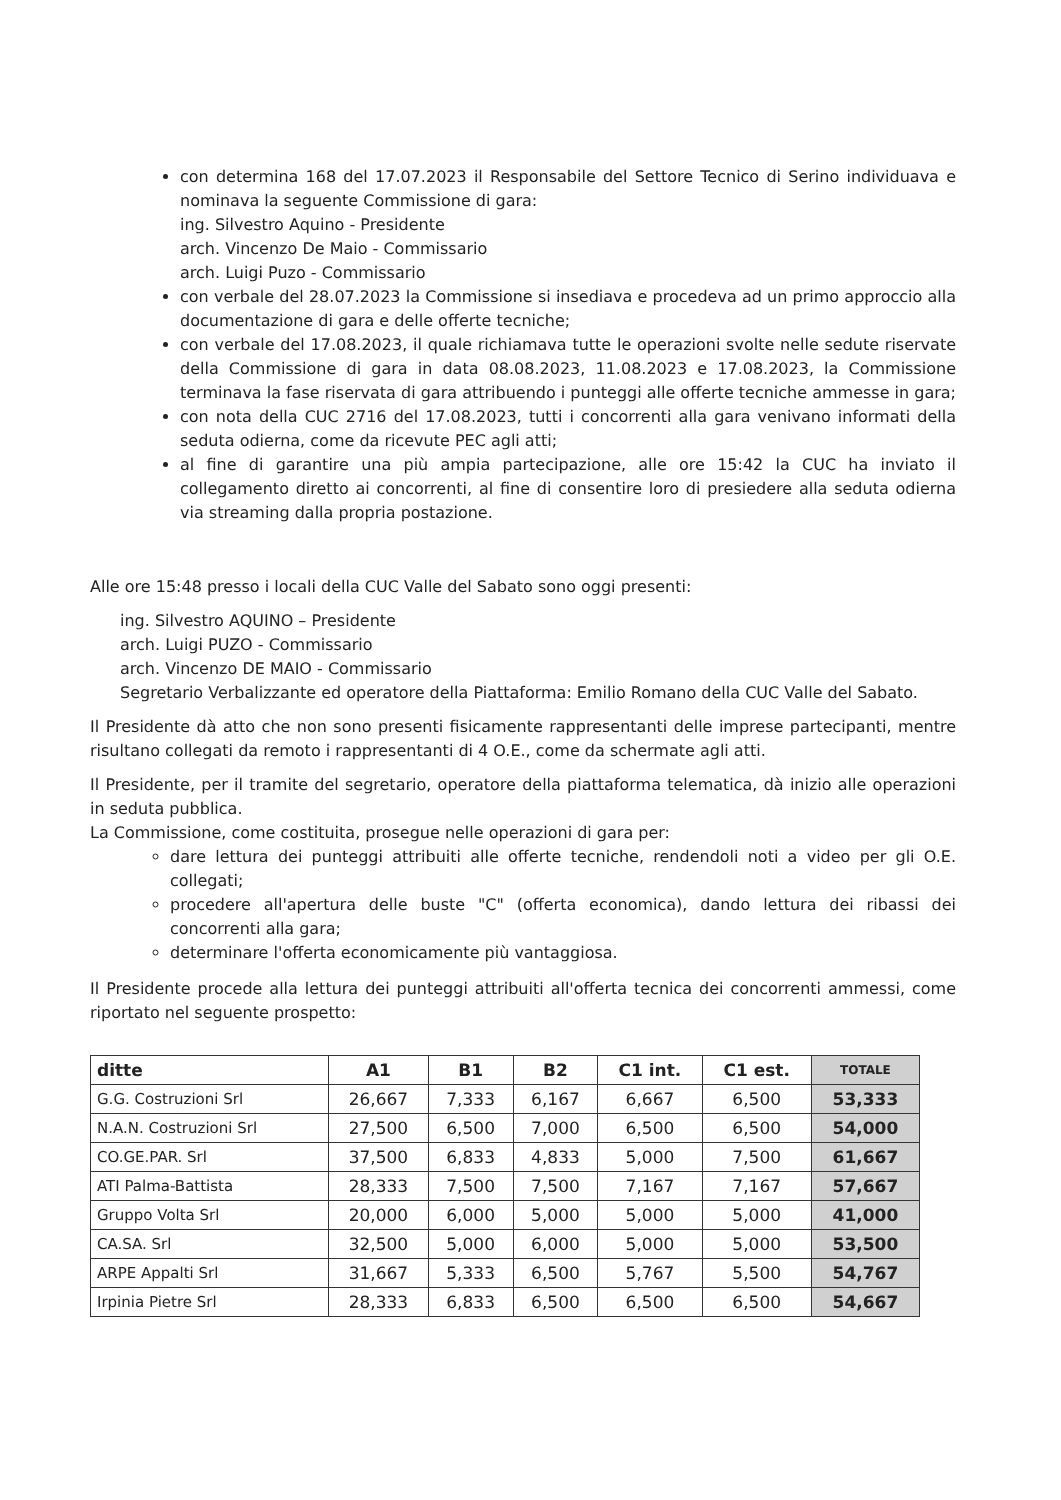con determina 168 del 17.07.2023 il Responsabile del Settore Tecnico di Serino individuava e nominava la seguente Commissione di gara:
ing. Silvestro Aquino - Presidente
arch. Vincenzo De Maio - Commissario
arch. Luigi Puzo - Commissario
con verbale del 28.07.2023 la Commissione si insediava e procedeva ad un primo approccio alla documentazione di gara e delle offerte tecniche;
con verbale del 17.08.2023, il quale richiamava tutte le operazioni svolte nelle sedute riservate della Commissione di gara in data 08.08.2023, 11.08.2023 e 17.08.2023, la Commissione terminava la fase riservata di gara attribuendo i punteggi alle offerte tecniche ammesse in gara;
con nota della CUC 2716 del 17.08.2023, tutti i concorrenti alla gara venivano informati della seduta odierna, come da ricevute PEC agli atti;
al fine di garantire una più ampia partecipazione, alle ore 15:42 la CUC ha inviato il collegamento diretto ai concorrenti, al fine di consentire loro di presiedere alla seduta odierna via streaming dalla propria postazione.
Alle ore 15:48 presso i locali della CUC Valle del Sabato sono oggi presenti:
ing. Silvestro AQUINO – Presidente
arch. Luigi PUZO - Commissario
arch. Vincenzo DE MAIO - Commissario
Segretario Verbalizzante ed operatore della Piattaforma: Emilio Romano della CUC Valle del Sabato.
Il Presidente dà atto che non sono presenti fisicamente rappresentanti delle imprese partecipanti, mentre risultano collegati da remoto i rappresentanti di 4 O.E., come da schermate agli atti.
Il Presidente, per il tramite del segretario, operatore della piattaforma telematica, dà inizio alle operazioni in seduta pubblica.
La Commissione, come costituita, prosegue nelle operazioni di gara per:
dare lettura dei punteggi attribuiti alle offerte tecniche, rendendoli noti a video per gli O.E. collegati;
procedere all'apertura delle buste "C" (offerta economica), dando lettura dei ribassi dei concorrenti alla gara;
determinare l'offerta economicamente più vantaggiosa.
Il Presidente procede alla lettura dei punteggi attribuiti all'offerta tecnica dei concorrenti ammessi, come riportato nel seguente prospetto:
| ditte | A1 | B1 | B2 | C1 int. | C1 est. | TOTALE |
| --- | --- | --- | --- | --- | --- | --- |
| G.G. Costruzioni Srl | 26,667 | 7,333 | 6,167 | 6,667 | 6,500 | 53,333 |
| N.A.N. Costruzioni Srl | 27,500 | 6,500 | 7,000 | 6,500 | 6,500 | 54,000 |
| CO.GE.PAR. Srl | 37,500 | 6,833 | 4,833 | 5,000 | 7,500 | 61,667 |
| ATI Palma-Battista | 28,333 | 7,500 | 7,500 | 7,167 | 7,167 | 57,667 |
| Gruppo Volta Srl | 20,000 | 6,000 | 5,000 | 5,000 | 5,000 | 41,000 |
| CA.SA. Srl | 32,500 | 5,000 | 6,000 | 5,000 | 5,000 | 53,500 |
| ARPE Appalti Srl | 31,667 | 5,333 | 6,500 | 5,767 | 5,500 | 54,767 |
| Irpinia Pietre Srl | 28,333 | 6,833 | 6,500 | 6,500 | 6,500 | 54,667 |